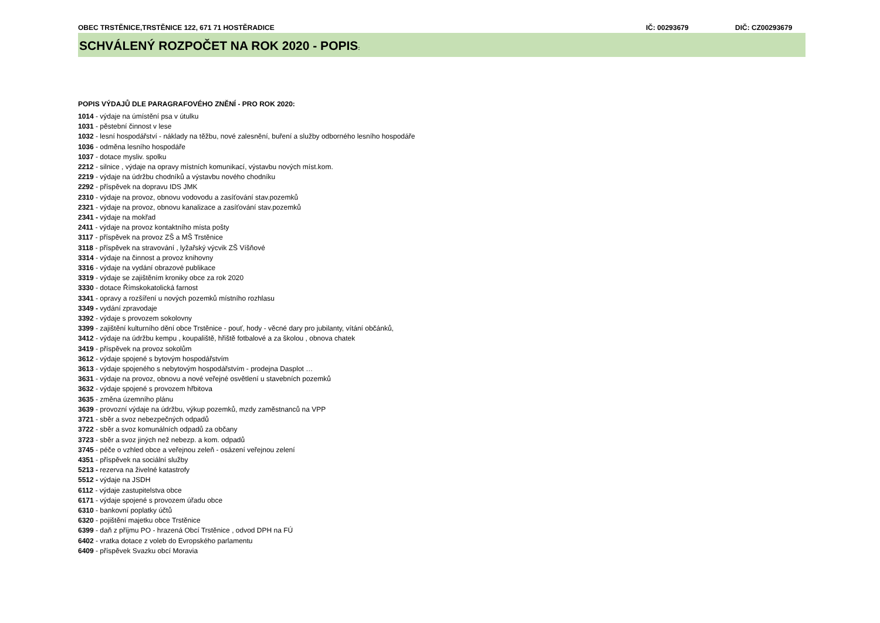OBEC TRSTĚNICE,TRSTĚNICE 122, 671 71 HOSTĚRADICE IČ: 00293679 DIČ: CZ00293679
SCHVÁLENÝ ROZPOČET NA ROK 2020 - POPIS:
POPIS VÝDAJŮ DLE PARAGRAFOVÉHO ZNĚNÍ - PRO ROK 2020:
1014 - výdaje na úmístění psa v útulku
1031 - pěstební činnost v lese
1032 - lesní hospodářství - náklady na těžbu, nové zalesnění, buření a služby odborného lesního hospodáře
1036 - odměna lesního hospodáře
1037 - dotace mysliv. spolku
2212 - silnice , výdaje na opravy místních komunikací, výstavbu nových míst.kom.
2219 - výdaje na údržbu chodníků a výstavbu nového chodníku
2292 - příspěvek na dopravu IDS JMK
2310 - výdaje na provoz, obnovu vodovodu a zasíťování stav.pozemků
2321 - výdaje na provoz, obnovu kanalizace a zasíťování stav.pozemků
2341 - výdaje na mokřad
2411 - výdaje na provoz kontaktního místa pošty
3117 - příspěvek na provoz ZŠ a MŠ Trstěnice
3118 - příspěvek na stravování , lyžařský výcvik ZŠ Víšňové
3314 - výdaje na činnost a provoz knihovny
3316 - výdaje na vydání obrazové publikace
3319 - výdaje se zajištěním kroniky obce za rok 2020
3330 - dotace Římskokatolická farnost
3341 - opravy a rozšíření u nových pozemků místního rozhlasu
3349 - vydání zpravodaje
3392 - výdaje s provozem sokolovny
3399 - zajištění kulturního dění obce Trstěnice - pouť, hody - věcné dary pro jubilanty, vítání občánků,
3412 - výdaje na údržbu kempu , koupaliště, hřiště fotbalové a za školou , obnova chatek
3419 - příspěvek na provoz sokolům
3612 - výdaje spojené s bytovým hospodářstvím
3613 - výdaje spojeného s nebytovým hospodářstvím - prodejna Dasplot …
3631 - výdaje na provoz, obnovu a nové veřejné osvětlení u stavebních pozemků
3632 - výdaje spojené s provozem hřbitova
3635 - změna územního plánu
3639 - provozní výdaje na údržbu, výkup pozemků, mzdy zaměstnanců na VPP
3721 - sběr a svoz nebezpečných odpadů
3722 - sběr a svoz komunálních odpadů za občany
3723 - sběr a svoz jiných než nebezp. a kom. odpadů
3745 - péče o vzhled obce a veřejnou zeleň - osázení veřejnou zelení
4351 - příspěvek na sociální služby
5213 - rezerva na živelné katastrofy
5512 - výdaje na JSDH
6112 - výdaje zastupitelstva obce
6171 - výdaje spojené s provozem úřadu obce
6310 - bankovní poplatky účtů
6320 - pojištění majetku obce Trstěnice
6399 - daň z příjmu PO - hrazená Obcí Trstěnice , odvod DPH na FÚ
6402 - vratka dotace z voleb do Evropského parlamentu
6409 - příspěvek Svazku obcí Moravia